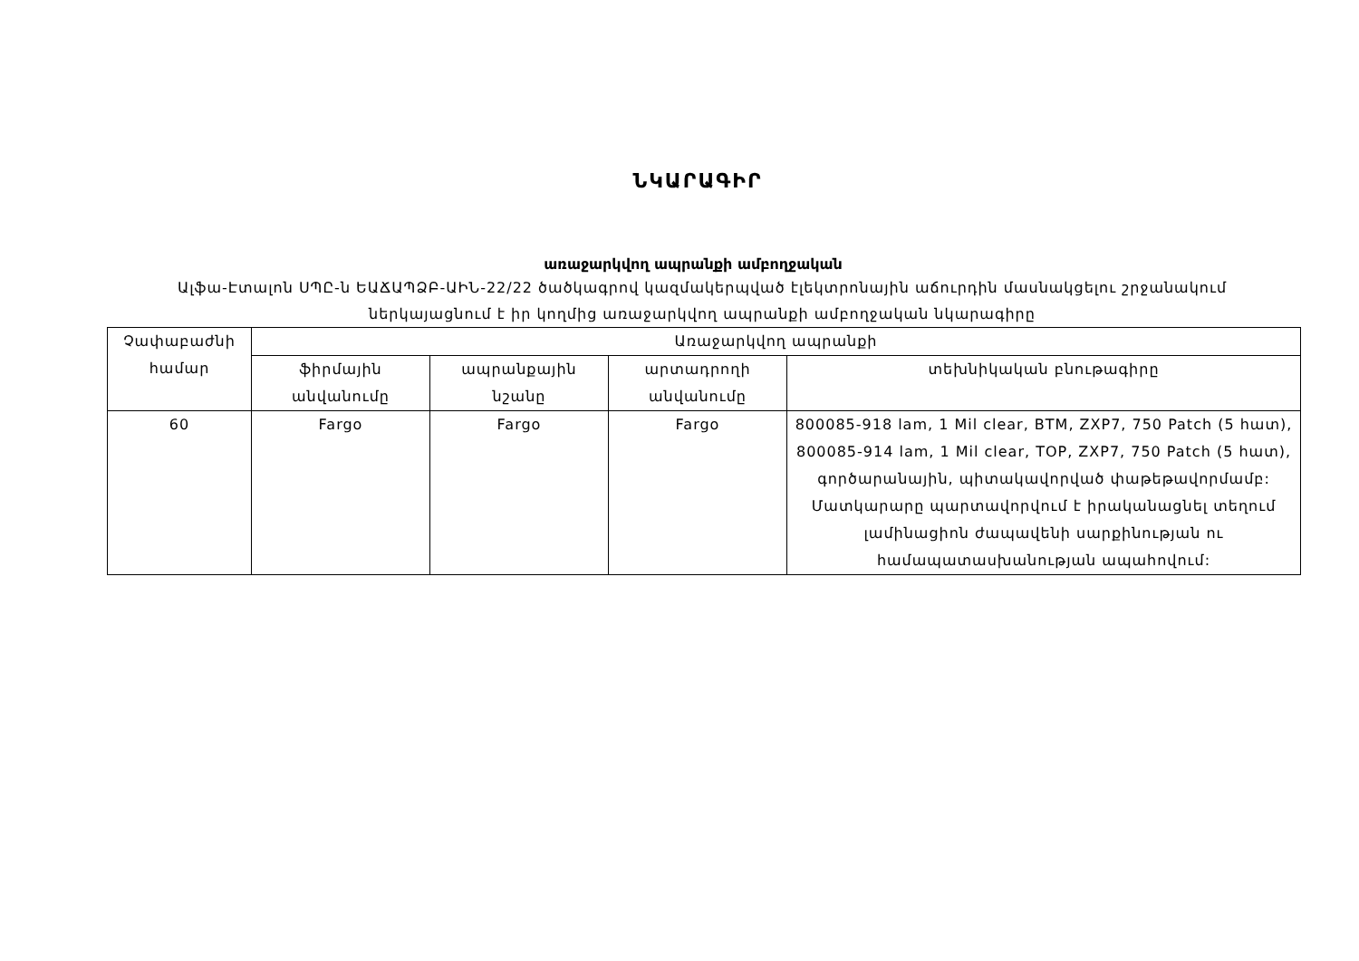ՆԿԱՐԱԳԻՐ
առաջարկվող ապրանքի ամբողջական
Ալֆա-Էտալոն ՍՊԸ-ն ԵԱՃԱՊՁԲ-ԱԻՆ-22/22 ծածկագրով կազմակերպված էլեկտրոնային աճուրդին մասնակցելու շրջանակում ներկայացնում է իր կողմից առաջարկվող ապրանքի ամբողջական նկարագիրը
| Չափաբաժնի համար | Առաջարկվող ապրանքի | | | |
| --- | --- | --- | --- | --- |
| | ֆիրմային անվանումը | ապրանքային նշանը | արտադրողի անվանումը | տեխնիկական բնութագիրը |
| 60 | Fargo | Fargo | Fargo | 800085-918 lam, 1 Mil clear, BTM, ZXP7, 750 Patch (5 հատ), 800085-914 lam, 1 Mil clear, TOP, ZXP7, 750 Patch (5 հատ), գործարանային, պիտակավորված փաթեթավորմամբ: Մատկարարը պարտավորվում է իրականացնել տեղում լամինացիոն ժապավենի սարքինության ու համապատասխանության ապահովում: |